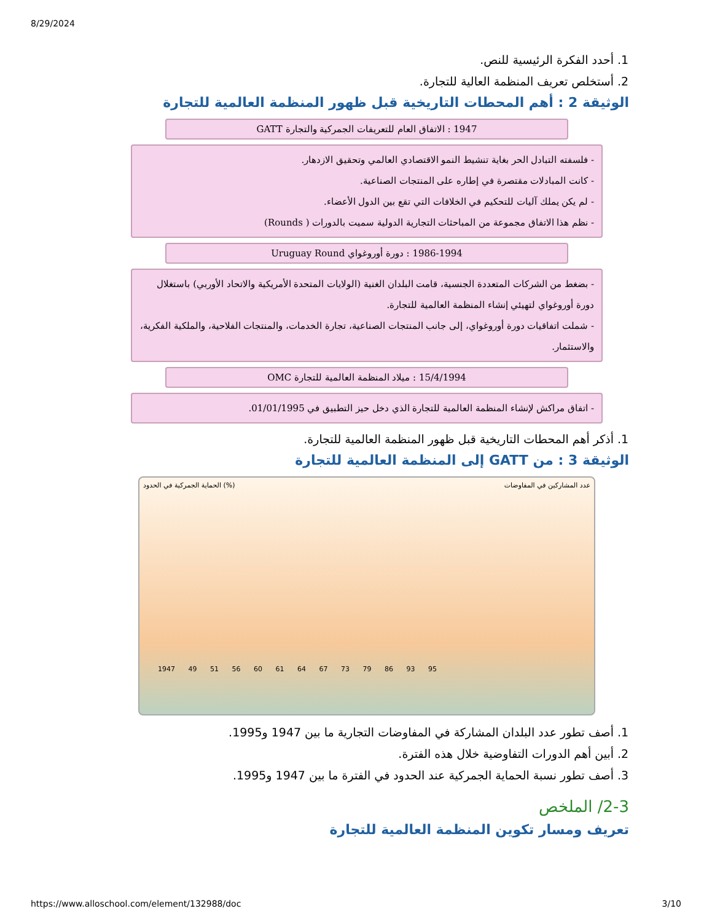8/29/2024
1. أحدد الفكرة الرئيسية للنص.
2. أستخلص تعريف المنظمة العالية للتجارة.
الوثيقة 2 : أهم المحطات التاريخية قبل ظهور المنظمة العالمية للتجارة
1947 : الاتفاق العام للتعريفات الجمركية والتجارة GATT
- فلسفته التبادل الحر بغاية تنشيط النمو الاقتصادي العالمي وتحقيق الازدهار.
- كانت المبادلات مقتصرة في إطاره على المنتجات الصناعية.
- لم يكن يملك آليات للتحكيم في الخلافات التي تقع بين الدول الأعضاء.
- نظم هذا الاتفاق مجموعة من المباحثات التجارية الدولية سميت بالدورات ( Rounds)
1986-1994 : دورة أوروغواي Uruguay Round
- بضغط من الشركات المتعددة الجنسية، قامت البلدان الغنية (الولايات المتحدة الأمريكية والاتحاد الأوربي) باستغلال دورة أوروغواي لتهيئي إنشاء المنظمة العالمية للتجارة.
- شملت اتفاقيات دورة أوروغواي، إلى جانب المنتجات الصناعية، تجارة الخدمات، والمنتجات الفلاحية، والملكية الفكرية، والاستثمار.
15/4/1994 : ميلاد المنظمة العالمية للتجارة OMC
- اتفاق مراكش لإنشاء المنظمة العالمية للتجارة الذي دخل حيز التطبيق في 01/01/1995.
1. أذكر أهم المحطات التاريخية قبل ظهور المنظمة العالمية للتجارة.
الوثيقة 3 : من GATT إلى المنظمة العالمية للتجارة
الحماية الجمركية في الحدود (%) عدد المشاركين في المفاوضات
1947 49 51 56 60 61 64 67 73 79 86 93 95
1. أصف تطور عدد البلدان المشاركة في المفاوضات التجارية ما بين 1947 و1995.
2. أبين أهم الدورات التفاوضية خلال هذه الفترة.
3. أصف تطور نسبة الحماية الجمركية عند الحدود في الفترة ما بين 1947 و1995.
2-3/ الملخص
تعريف ومسار تكوين المنظمة العالمية للتجارة
https://www.alloschool.com/element/132988/doc 3/10